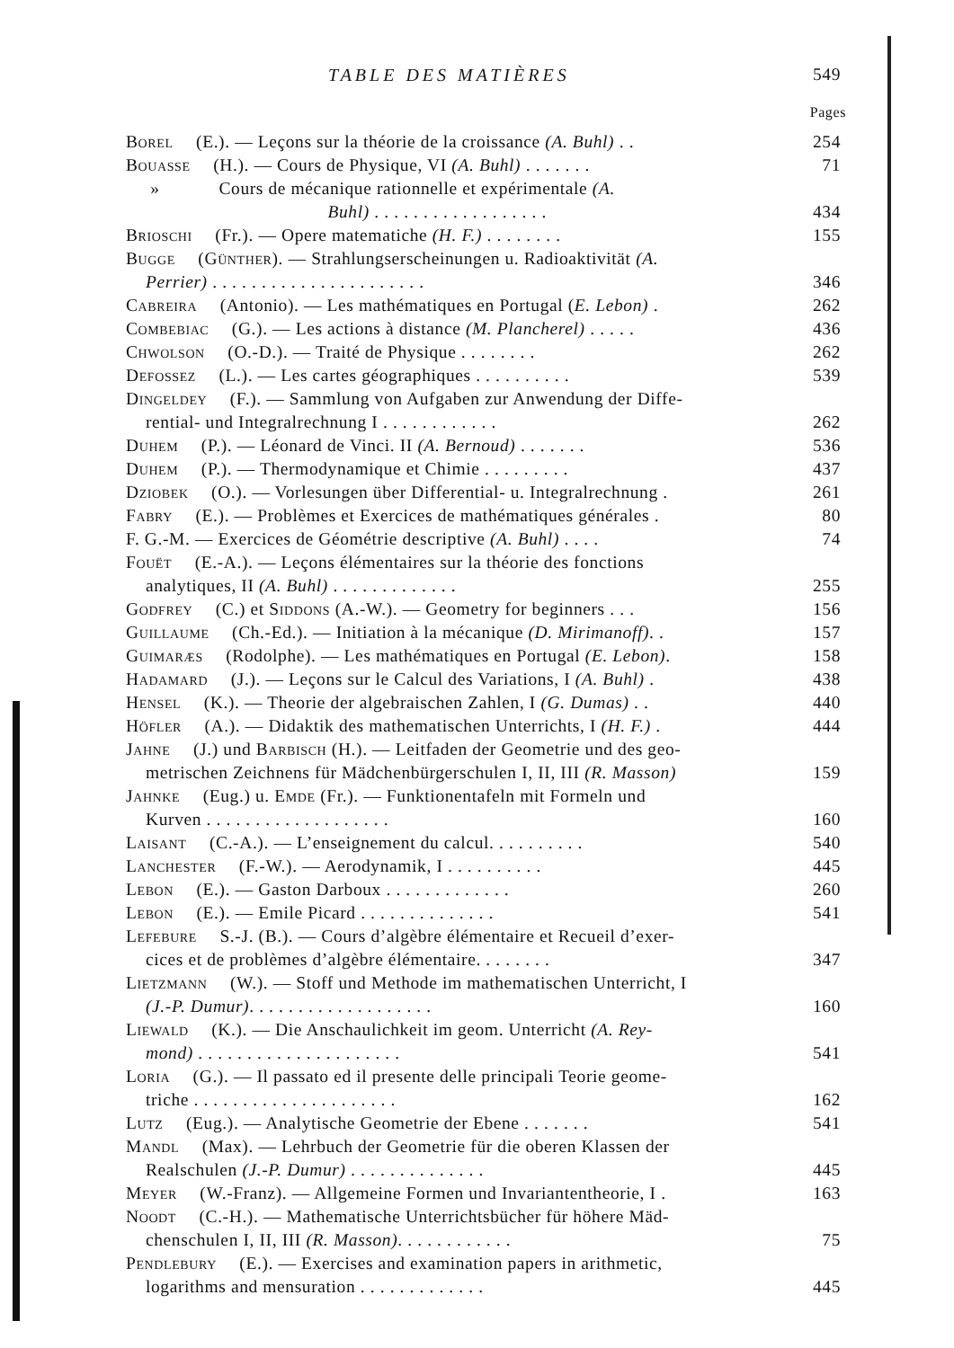TABLE DES MATIÈRES 549
Pages
Borel (E.). — Leçons sur la théorie de la croissance (A. Buhl) . . 254
Bouasse (H.). — Cours de Physique, VI (A. Buhl) . . . . . . . 71
» Cours de mécanique rationnelle et expérimentale (A.
Buhl) . . . . . . . . . . . . . . . . . . 434
Brioschi (Fr.). — Opere matematiche (H. F.) . . . . . . . . 155
Bugge (Günther). — Strahlungserscheinungen u. Radioaktivität (A.
Perrier) . . . . . . . . . . . . . . . . . . . . . . 346
Cabreira (Antonio). — Les mathématiques en Portugal (E. Lebon) . 262
Combebiac (G.). — Les actions à distance (M. Plancherel) . . . . . 436
Chwolson (O.-D.). — Traité de Physique . . . . . . . . 262
Defossez (L.). — Les cartes géographiques . . . . . . . . . . 539
Dingeldey (F.). — Sammlung von Aufgaben zur Anwendung der Diffe-
rential- und Integralrechnung I . . . . . . . . . . . . 262
Duhem (P.). — Léonard de Vinci. II (A. Bernoud) . . . . . . . 536
Duhem (P.). — Thermodynamique et Chimie . . . . . . . . . 437
Dziobek (O.). — Vorlesungen über Differential- u. Integralrechnung . 261
Fabry (E.). — Problèmes et Exercices de mathématiques générales . 80
F. G.-M. — Exercices de Géométrie descriptive (A. Buhl) . . . . 74
Fouët (E.-A.). — Leçons élémentaires sur la théorie des fonctions
analytiques, II (A. Buhl) . . . . . . . . . . . . . 255
Godfrey (C.) et Siddons (A.-W.). — Geometry for beginners . . . 156
Guillaume (Ch.-Ed.). — Initiation à la mécanique (D. Mirimanoff). . 157
Guimaræs (Rodolphe). — Les mathématiques en Portugal (E. Lebon). 158
Hadamard (J.). — Leçons sur le Calcul des Variations, I (A. Buhl) . 438
Hensel (K.). — Theorie der algebraischen Zahlen, I (G. Dumas) . . 440
Höfler (A.). — Didaktik des mathematischen Unterrichts, I (H. F.) . 444
Jahne (J.) und Barbisch (H.). — Leitfaden der Geometrie und des geo-
metrischen Zeichnens für Mädchenbürgerschulen I, II, III (R. Masson) 159
Jahnke (Eug.) u. Emde (Fr.). — Funktionentafeln mit Formeln und
Kurven . . . . . . . . . . . . . . . . . . . 160
Laisant (C.-A.). — L’enseignement du calcul. . . . . . . . . . 540
Lanchester (F.-W.). — Aerodynamik, I . . . . . . . . . . 445
Lebon (E.). — Gaston Darboux . . . . . . . . . . . . . 260
Lebon (E.). — Emile Picard . . . . . . . . . . . . . . 541
Lefebure S.-J. (B.). — Cours d’algèbre élémentaire et Recueil d’exer-
cices et de problèmes d’algèbre élémentaire. . . . . . . . 347
Lietzmann (W.). — Stoff und Methode im mathematischen Unterricht, I
(J.-P. Dumur). . . . . . . . . . . . . . . . . . . 160
Liewald (K.). — Die Anschaulichkeit im geom. Unterricht (A. Rey-
mond) . . . . . . . . . . . . . . . . . . . . . 541
Loria (G.). — Il passato ed il presente delle principali Teorie geome-
triche . . . . . . . . . . . . . . . . . . . . . 162
Lutz (Eug.). — Analytische Geometrie der Ebene . . . . . . . 541
Mandl (Max). — Lehrbuch der Geometrie für die oberen Klassen der
Realschulen (J.-P. Dumur) . . . . . . . . . . . . . . 445
Meyer (W.-Franz). — Allgemeine Formen und Invariantentheorie, I . 163
Noodt (C.-H.). — Mathematische Unterrichtsbücher für höhere Mäd-
chenschulen I, II, III (R. Masson). . . . . . . . . . . . 75
Pendlebury (E.). — Exercises and examination papers in arithmetic,
logarithms and mensuration . . . . . . . . . . . . . 445